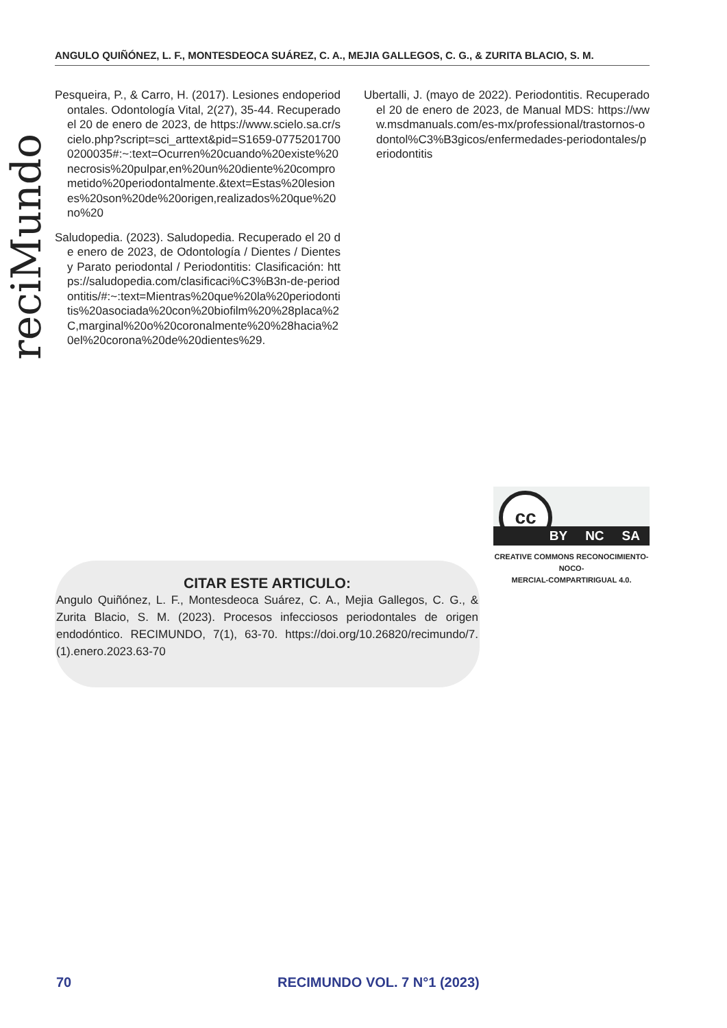ANGULO QUIÑÓNEZ, L. F., MONTESDEOCA SUÁREZ, C. A., MEJIA GALLEGOS, C. G., & ZURITA BLACIO, S. M.
reciMundo
Pesqueira, P., & Carro, H. (2017). Lesiones endoperiodontales. Odontología Vital, 2(27), 35-44. Recuperado el 20 de enero de 2023, de https://www.scielo.sa.cr/scielo.php?script=sci_arttext&pid=S1659-07752017000200035#:~:text=Ocurren%20cuando%20existe%20necrosis%20pulpar,en%20un%20diente%20comprometido%20periodontalmente.&text=Estas%20lesiones%20son%20de%20origen,realizados%20que%20no%20
Saludopedia. (2023). Saludopedia. Recuperado el 20 de enero de 2023, de Odontología / Dientes / Dientes y Parato periodontal / Periodontitis: Clasificación: https://saludopedia.com/clasificaci%C3%B3n-de-periodontitis/#:~:text=Mientras%20que%20la%20periodontitis%20asociada%20con%20biofilm%20%28placa%2C,marginal%20o%20coronalmente%20%28hacia%20el%20corona%20de%20dientes%29.
Ubertalli, J. (mayo de 2022). Periodontitis. Recuperado el 20 de enero de 2023, de Manual MDS: https://www.msdmanuals.com/es-mx/professional/trastornos-odontol%C3%B3gicos/enfermedades-periodontales/periodontitis
cc
BY NC SA
CREATIVE COMMONS RECONOCIMIENTO-NOCO-
MERCIAL-COMPARTIRIGUAL 4.0.
CITAR ESTE ARTICULO:
Angulo Quiñónez, L. F., Montesdeoca Suárez, C. A., Mejia Gallegos, C. G., & Zurita Blacio, S. M. (2023). Procesos infecciosos periodontales de origen endodóntico. RECIMUNDO, 7(1), 63-70. https://doi.org/10.26820/recimundo/7.(1).enero.2023.63-70
70 RECIMUNDO VOL. 7 N°1 (2023)